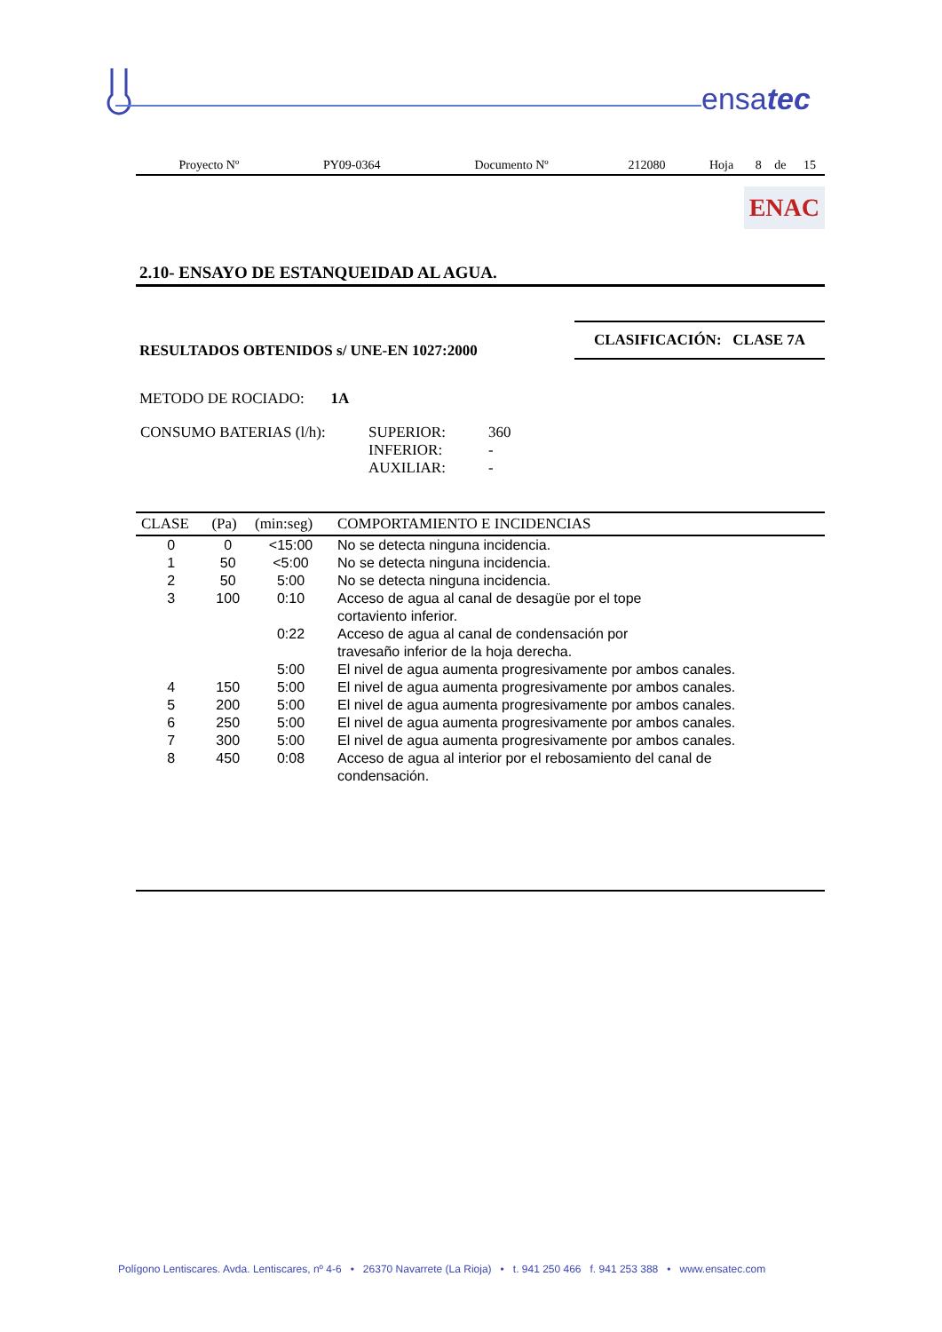ensatec
| Proyecto Nº | PY09-0364 | Documento Nº | 212080 | Hoja | 8 | de | 15 |
ENAC
2.10- ENSAYO DE ESTANQUEIDAD AL AGUA.
RESULTADOS OBTENIDOS s/ UNE-EN 1027:2000
CLASIFICACIÓN: CLASE 7A
METODO DE ROCIADO: 1A
| CONSUMO BATERIAS (l/h): | SUPERIOR: INFERIOR: AUXILIAR: | 360 - - |
| CLASE | (Pa) | (min:seg) | COMPORTAMIENTO E INCIDENCIAS |
| --- | --- | --- | --- |
| 0 | 0 | <15:00 | No se detecta ninguna incidencia. |
| 1 | 50 | <5:00 | No se detecta ninguna incidencia. |
| 2 | 50 | 5:00 | No se detecta ninguna incidencia. |
| 3 | 100 | 0:10 | Acceso de agua al canal de desagüe por el tope cortaviento inferior. |
| | | 0:22 | Acceso de agua al canal de condensación por travesaño inferior de la hoja derecha. |
| | | 5:00 | El nivel de agua aumenta progresivamente por ambos canales. |
| 4 | 150 | 5:00 | El nivel de agua aumenta progresivamente por ambos canales. |
| 5 | 200 | 5:00 | El nivel de agua aumenta progresivamente por ambos canales. |
| 6 | 250 | 5:00 | El nivel de agua aumenta progresivamente por ambos canales. |
| 7 | 300 | 5:00 | El nivel de agua aumenta progresivamente por ambos canales. |
| 8 | 450 | 0:08 | Acceso de agua al interior por el rebosamiento del canal de condensación. |
Polígono Lentiscares. Avda. Lentiscares, nº 4-6 • 26370 Navarrete (La Rioja) • t. 941 250 466 f. 941 253 388 • www.ensatec.com